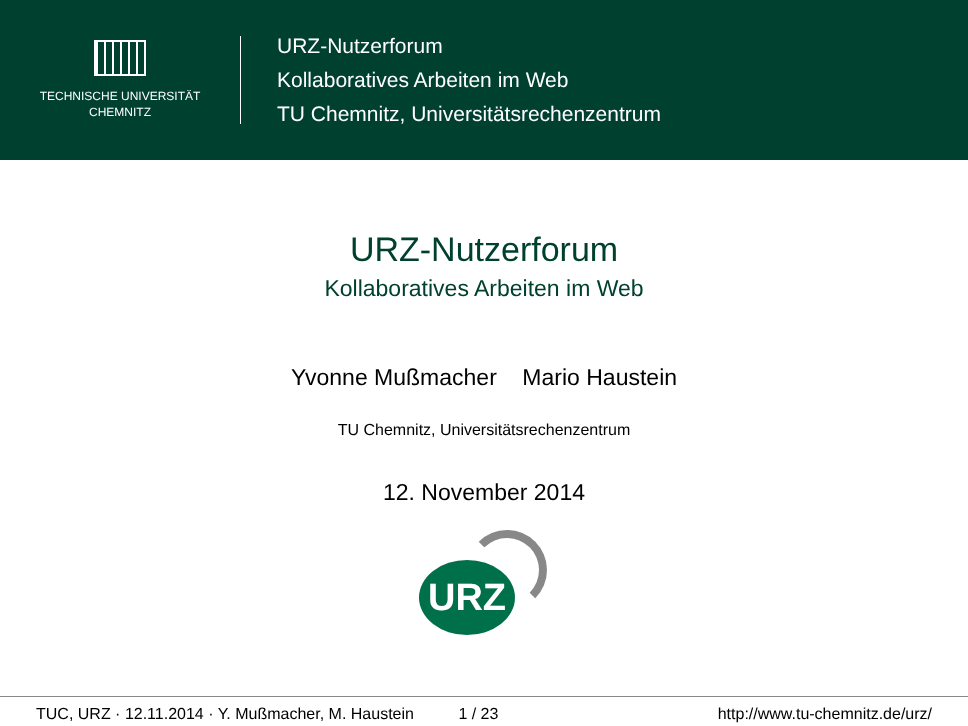TECHNISCHE UNIVERSITÄT
CHEMNITZ
URZ-Nutzerforum
Kollaboratives Arbeiten im Web
TU Chemnitz, Universitätsrechenzentrum
URZ-Nutzerforum
Kollaboratives Arbeiten im Web
Yvonne Mußmacher Mario Haustein
TU Chemnitz, Universitätsrechenzentrum
12. November 2014
URZ
TUC, URZ · 12.11.2014 · Y. Mußmacher, M. Haustein 1 / 23 http://www.tu-chemnitz.de/urz/